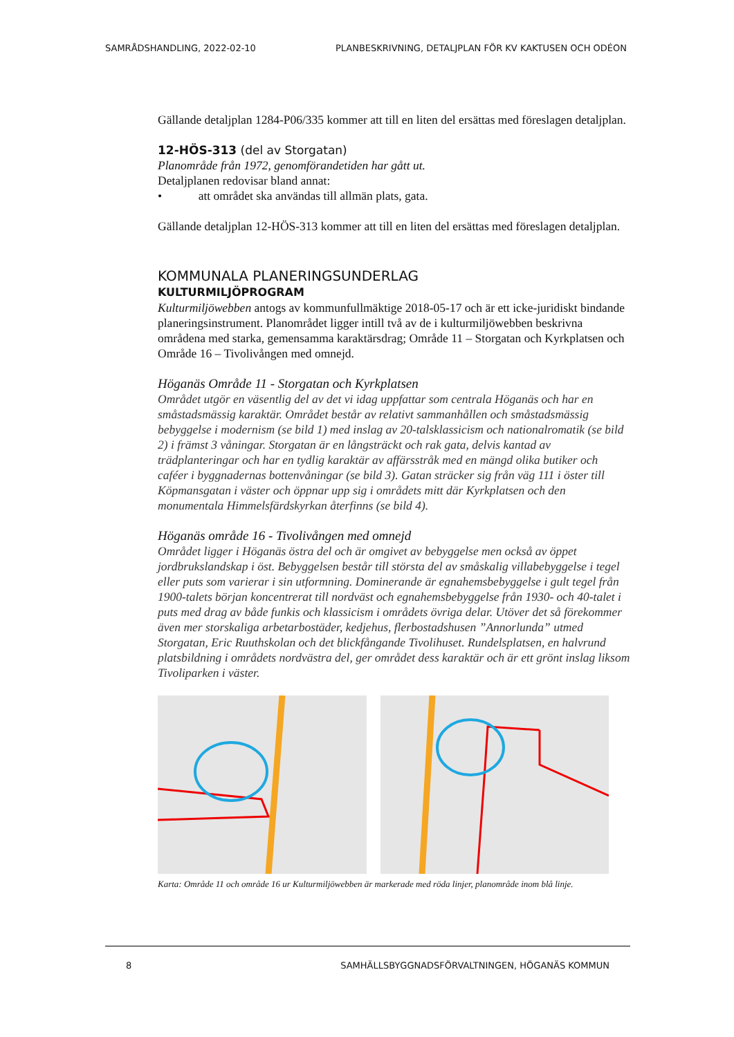SAMRÅDSHANDLING, 2022-02-10 PLANBESKRIVNING, DETALJPLAN FÖR KV KAKTUSEN OCH ODÉON
Gällande detaljplan 1284-P06/335 kommer att till en liten del ersättas med föreslagen detaljplan.
12-HÖS-313 (del av Storgatan)
Planområde från 1972, genomförandetiden har gått ut.
Detaljplanen redovisar bland annat:
• att området ska användas till allmän plats, gata.
Gällande detaljplan 12-HÖS-313 kommer att till en liten del ersättas med föreslagen detaljplan.
KOMMUNALA PLANERINGSUNDERLAG
KULTURMILJÖPROGRAM
Kulturmiljöwebben antogs av kommunfullmäktige 2018-05-17 och är ett icke-juridiskt bindande planeringsinstrument. Planområdet ligger intill två av de i kulturmiljöwebben beskrivna områdena med starka, gemensamma karaktärsdrag; Område 11 – Storgatan och Kyrkplatsen och Område 16 – Tivolivången med omnejd.
Höganäs Område 11 - Storgatan och Kyrkplatsen
Området utgör en väsentlig del av det vi idag uppfattar som centrala Höganäs och har en småstadsmässig karaktär. Området består av relativt sammanhållen och småstadsmässig bebyggelse i modernism (se bild 1) med inslag av 20-talsklassicism och nationalromatik (se bild 2) i främst 3 våningar. Storgatan är en långsträckt och rak gata, delvis kantad av trädplanteringar och har en tydlig karaktär av affärsstråk med en mängd olika butiker och caféer i byggnadernas bottenvåningar (se bild 3). Gatan sträcker sig från väg 111 i öster till Köpmansgatan i väster och öppnar upp sig i områdets mitt där Kyrkplatsen och den monumentala Himmelsfärdskyrkan återfinns (se bild 4).
Höganäs område 16 - Tivolivången med omnejd
Området ligger i Höganäs östra del och är omgivet av bebyggelse men också av öppet jordbrukslandskap i öst. Bebyggelsen består till största del av småskalig villabebyggelse i tegel eller puts som varierar i sin utformning. Dominerande är egnahemsbebyggelse i gult tegel från 1900-talets början koncentrerat till nordväst och egnahemsbebyggelse från 1930- och 40-talet i puts med drag av både funkis och klassicism i områdets övriga delar. Utöver det så förekommer även mer storskaliga arbetarbostäder, kedjehus, flerbostadshusen ”Annorlunda” utmed Storgatan, Eric Ruuthskolan och det blickfångande Tivolihuset. Rundelsplatsen, en halvrund platsbildning i områdets nordvästra del, ger området dess karaktär och är ett grönt inslag liksom Tivoliparken i väster.
Karta: Område 11 och område 16 ur Kulturmiljöwebben är markerade med röda linjer, planområde inom blå linje.
8 SAMHÄLLSBYGGNADSFÖRVALTNINGEN, HÖGANÄS KOMMUN